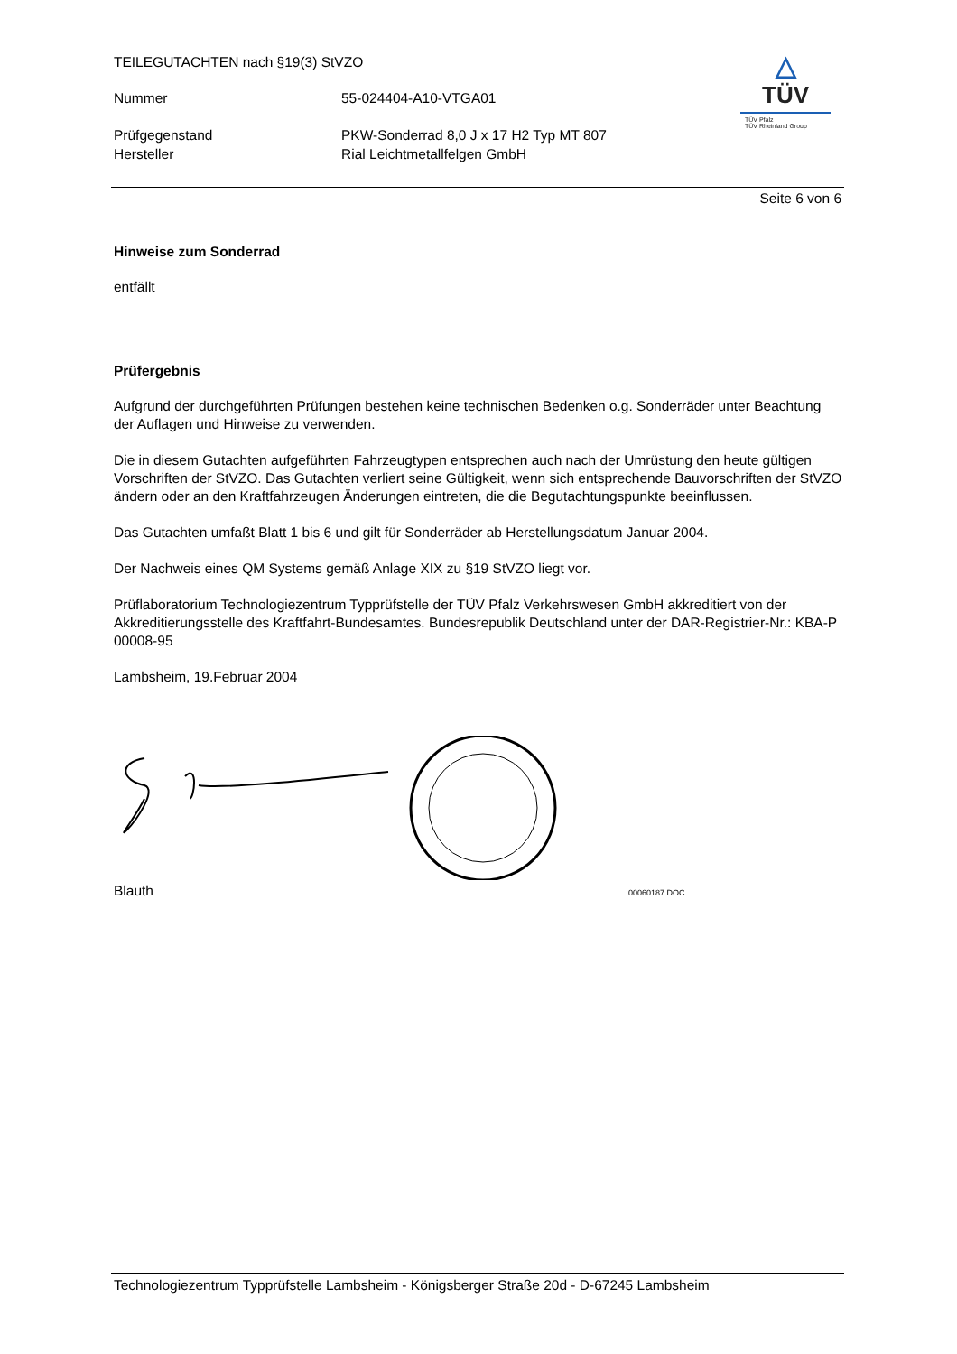TEILEGUTACHTEN nach §19(3) StVZO
Nummer 55-024404-A10-VTGA01
Prüfgegenstand PKW-Sonderrad 8,0 J x 17 H2 Typ MT 807
Hersteller Rial Leichtmetallfelgen GmbH
△
TÜV
TÜV Pfalz
TÜV Rheinland Group
Seite 6 von 6
Hinweise zum Sonderrad
entfällt
Prüfergebnis
Aufgrund der durchgeführten Prüfungen bestehen keine technischen Bedenken o.g. Sonderräder unter Beachtung der Auflagen und Hinweise zu verwenden.
Die in diesem Gutachten aufgeführten Fahrzeugtypen entsprechen auch nach der Umrüstung den heute gültigen Vorschriften der StVZO. Das Gutachten verliert seine Gültigkeit, wenn sich entsprechende Bauvorschriften der StVZO ändern oder an den Kraftfahrzeugen Änderungen eintreten, die die Begutachtungspunkte beeinflussen.
Das Gutachten umfaßt Blatt 1 bis 6 und gilt für Sonderräder ab Herstellungsdatum Januar 2004.
Der Nachweis eines QM Systems gemäß Anlage XIX zu §19 StVZO liegt vor.
Prüflaboratorium Technologiezentrum Typprüfstelle der TÜV Pfalz Verkehrswesen GmbH akkreditiert von der Akkreditierungsstelle des Kraftfahrt-Bundesamtes. Bundesrepublik Deutschland unter der DAR-Registrier-Nr.: KBA-P 00008-95
Lambsheim, 19.Februar 2004
Blauth 00060187.DOC
Technologiezentrum Typprüfstelle Lambsheim - Königsberger Straße 20d - D-67245 Lambsheim